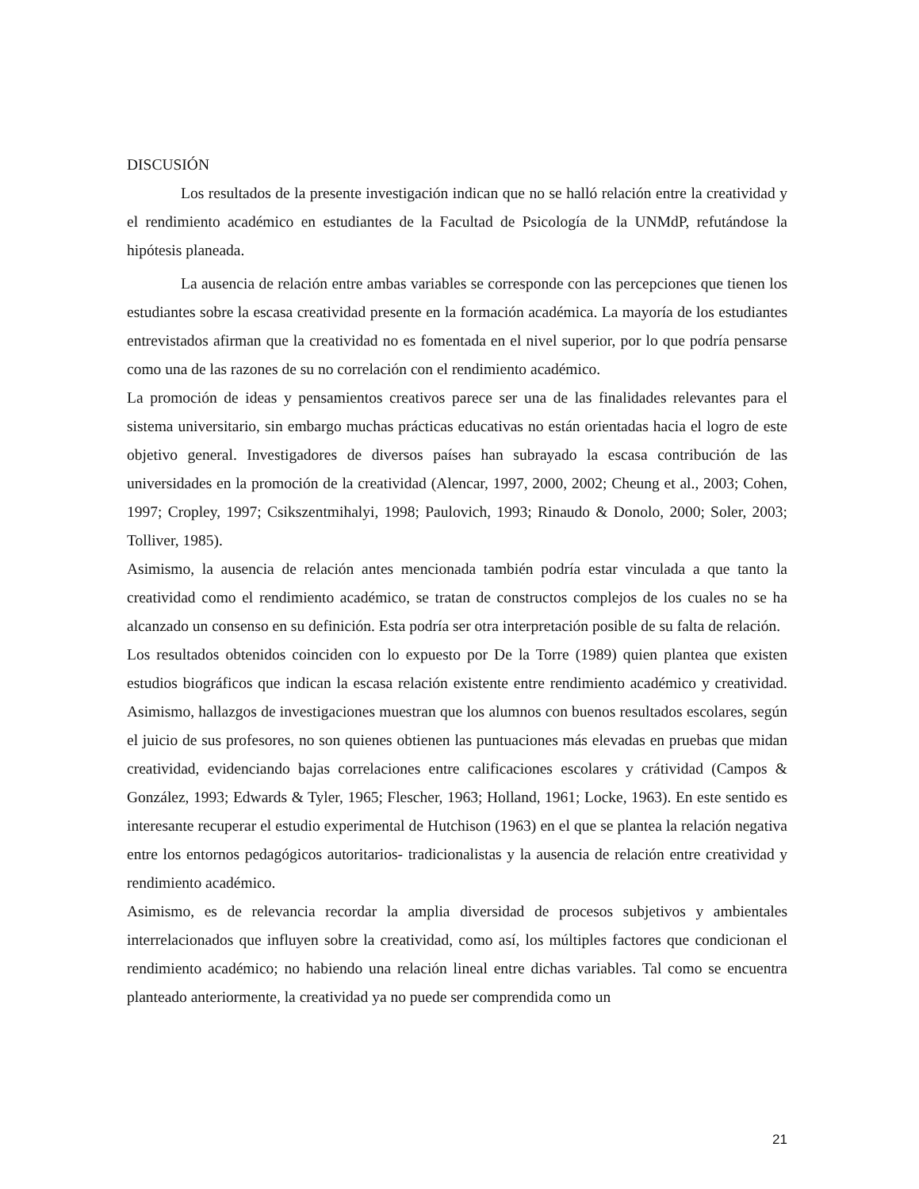DISCUSIÓN
Los resultados de la presente investigación indican que no se halló relación entre la creatividad y el rendimiento académico en estudiantes de la Facultad de Psicología de la UNMdP, refutándose la hipótesis planeada.
La ausencia de relación entre ambas variables se corresponde con las percepciones que tienen los estudiantes sobre la escasa creatividad presente en la formación académica. La mayoría de los estudiantes entrevistados afirman que la creatividad no es fomentada en el nivel superior, por lo que podría pensarse como una de las razones de su no correlación con el rendimiento académico.
La promoción de ideas y pensamientos creativos parece ser una de las finalidades relevantes para el sistema universitario, sin embargo muchas prácticas educativas no están orientadas hacia el logro de este objetivo general. Investigadores de diversos países han subrayado la escasa contribución de las universidades en la promoción de la creatividad (Alencar, 1997, 2000, 2002; Cheung et al., 2003; Cohen, 1997; Cropley, 1997; Csikszentmihalyi, 1998; Paulovich, 1993; Rinaudo & Donolo, 2000; Soler, 2003; Tolliver, 1985).
Asimismo, la ausencia de relación antes mencionada también podría estar vinculada a que tanto la creatividad como el rendimiento académico, se tratan de constructos complejos de los cuales no se ha alcanzado un consenso en su definición. Esta podría ser otra interpretación posible de su falta de relación.
Los resultados obtenidos coinciden con lo expuesto por De la Torre (1989) quien plantea que existen estudios biográficos que indican la escasa relación existente entre rendimiento académico y creatividad. Asimismo, hallazgos de investigaciones muestran que los alumnos con buenos resultados escolares, según el juicio de sus profesores, no son quienes obtienen las puntuaciones más elevadas en pruebas que midan creatividad, evidenciando bajas correlaciones entre calificaciones escolares y crátividad (Campos & González, 1993; Edwards & Tyler, 1965; Flescher, 1963; Holland, 1961; Locke, 1963). En este sentido es interesante recuperar el estudio experimental de Hutchison (1963) en el que se plantea la relación negativa entre los entornos pedagógicos autoritarios- tradicionalistas y la ausencia de relación entre creatividad y rendimiento académico.
Asimismo, es de relevancia recordar la amplia diversidad de procesos subjetivos y ambientales interrelacionados que influyen sobre la creatividad, como así, los múltiples factores que condicionan el rendimiento académico; no habiendo una relación lineal entre dichas variables. Tal como se encuentra planteado anteriormente, la creatividad ya no puede ser comprendida como un
21